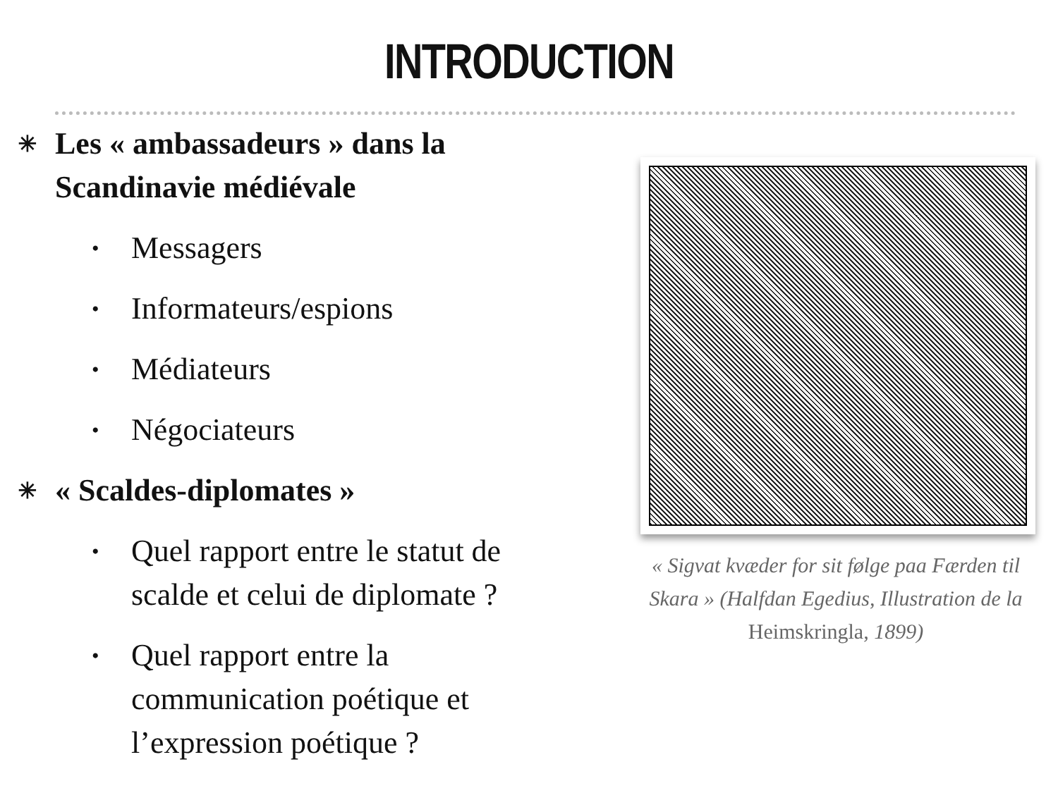INTRODUCTION
✳
Les « ambassadeurs » dans la
Scandinavie médiévale
•
Messagers
•
Informateurs/espions
•
Médiateurs
•
Négociateurs
✳
« Scaldes-diplomates »
•
Quel rapport entre le statut de
scalde et celui de diplomate ?
•
Quel rapport entre la
communication poétique et
l’expression poétique ?
« Sigvat kvæder for sit følge paa Færden til Skara » (Halfdan Egedius, Illustration de la Heimskringla, 1899)